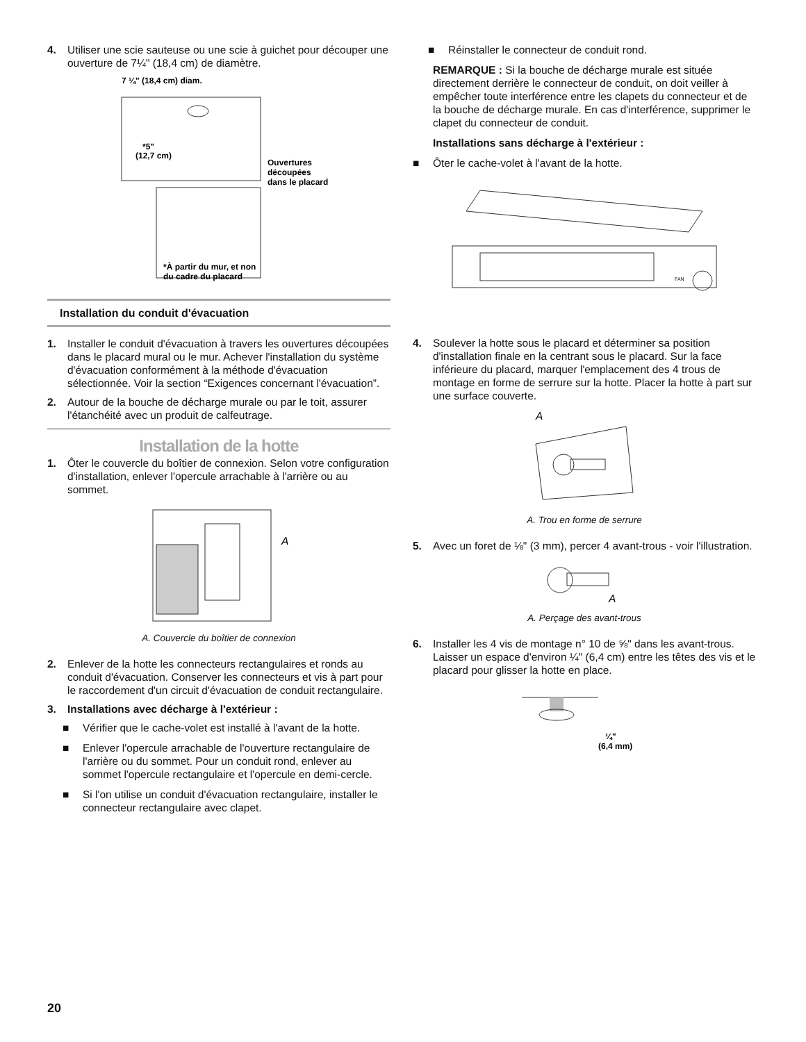4. Utiliser une scie sauteuse ou une scie à guichet pour découper une ouverture de 7¼" (18,4 cm) de diamètre.
7 ¼" (18,4 cm) diam.
*5"
(12,7 cm)
Ouvertures
découpées
dans le placard
*À partir du mur, et non
du cadre du placard
Installation du conduit d'évacuation
1. Installer le conduit d'évacuation à travers les ouvertures découpées dans le placard mural ou le mur. Achever l'installation du système d'évacuation conformément à la méthode d'évacuation sélectionnée. Voir la section “Exigences concernant l'évacuation”.
2. Autour de la bouche de décharge murale ou par le toit, assurer l'étanchéité avec un produit de calfeutrage.
Installation de la hotte
1. Ôter le couvercle du boîtier de connexion. Selon votre configuration d'installation, enlever l'opercule arrachable à l'arrière ou au sommet.
A
A. Couvercle du boîtier de connexion
2. Enlever de la hotte les connecteurs rectangulaires et ronds au conduit d'évacuation. Conserver les connecteurs et vis à part pour le raccordement d'un circuit d'évacuation de conduit rectangulaire.
3. Installations avec décharge à l'extérieur :
■ Vérifier que le cache-volet est installé à l'avant de la hotte.
■ Enlever l'opercule arrachable de l'ouverture rectangulaire de l'arrière ou du sommet. Pour un conduit rond, enlever au sommet l'opercule rectangulaire et l'opercule en demi-cercle.
■ Si l'on utilise un conduit d'évacuation rectangulaire, installer le connecteur rectangulaire avec clapet.
■ Réinstaller le connecteur de conduit rond.
REMARQUE : Si la bouche de décharge murale est située directement derrière le connecteur de conduit, on doit veiller à empêcher toute interférence entre les clapets du connecteur et de la bouche de décharge murale. En cas d'interférence, supprimer le clapet du connecteur de conduit.
Installations sans décharge à l'extérieur :
■ Ôter le cache-volet à l'avant de la hotte.
FAN
4. Soulever la hotte sous le placard et déterminer sa position d'installation finale en la centrant sous le placard. Sur la face inférieure du placard, marquer l'emplacement des 4 trous de montage en forme de serrure sur la hotte. Placer la hotte à part sur une surface couverte.
A
A. Trou en forme de serrure
5. Avec un foret de ⅛" (3 mm), percer 4 avant-trous - voir l'illustration.
A
A. Perçage des avant-trous
6. Installer les 4 vis de montage n° 10 de ⅝" dans les avant-trous. Laisser un espace d'environ ¼" (6,4 cm) entre les têtes des vis et le placard pour glisser la hotte en place.
¼"
(6,4 mm)
20